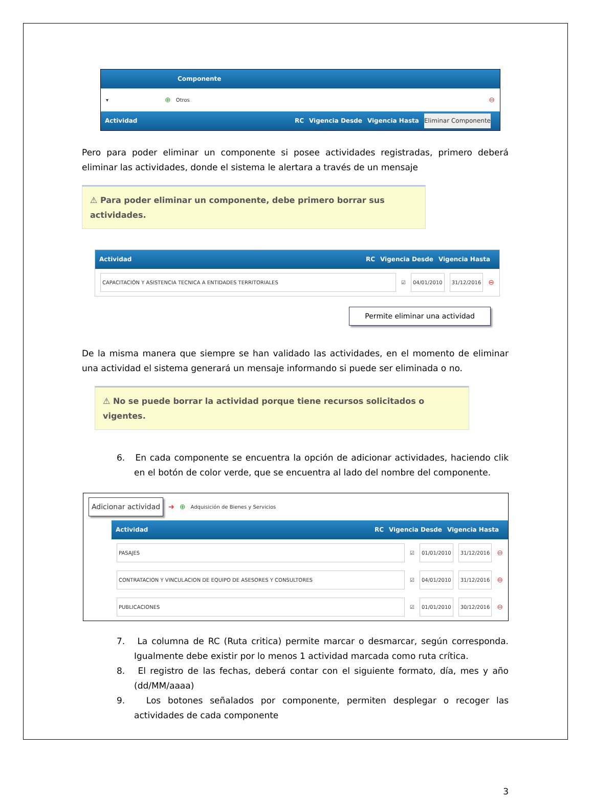Componente
▾ ⊕ Otros ⊖
Actividad RC Vigencia Desde Vigencia Hasta Eliminar Componente
Pero para poder eliminar un componente si posee actividades registradas, primero deberá eliminar las actividades, donde el sistema le alertara a través de un mensaje
⚠ Para poder eliminar un componente, debe primero borrar sus actividades.
Actividad RC Vigencia Desde Vigencia Hasta
CAPACITACIÓN Y ASISTENCIA TECNICA A ENTIDADES TERRITORIALES ☑ 04/01/2010 31/12/2016 ⊖
Permite eliminar una actividad
De la misma manera que siempre se han validado las actividades, en el momento de eliminar una actividad el sistema generará un mensaje informando si puede ser eliminada o no.
⚠ No se puede borrar la actividad porque tiene recursos solicitados o vigentes.
6. En cada componente se encuentra la opción de adicionar actividades, haciendo clik en el botón de color verde, que se encuentra al lado del nombre del componente.
Adicionar actividad ➜ ⊕ Adquisición de Bienes y Servicios
Actividad RC Vigencia Desde Vigencia Hasta
PASAJES ☑ 01/01/2010 31/12/2016 ⊖
CONTRATACION Y VINCULACION DE EQUIPO DE ASESORES Y CONSULTORES ☑ 04/01/2010 31/12/2016 ⊖
PUBLICACIONES ☑ 01/01/2010 30/12/2016 ⊖
7. La columna de RC (Ruta critica) permite marcar o desmarcar, según corresponda. Igualmente debe existir por lo menos 1 actividad marcada como ruta crítica.
8. El registro de las fechas, deberá contar con el siguiente formato, día, mes y año (dd/MM/aaaa)
9. Los botones señalados por componente, permiten desplegar o recoger las actividades de cada componente
3